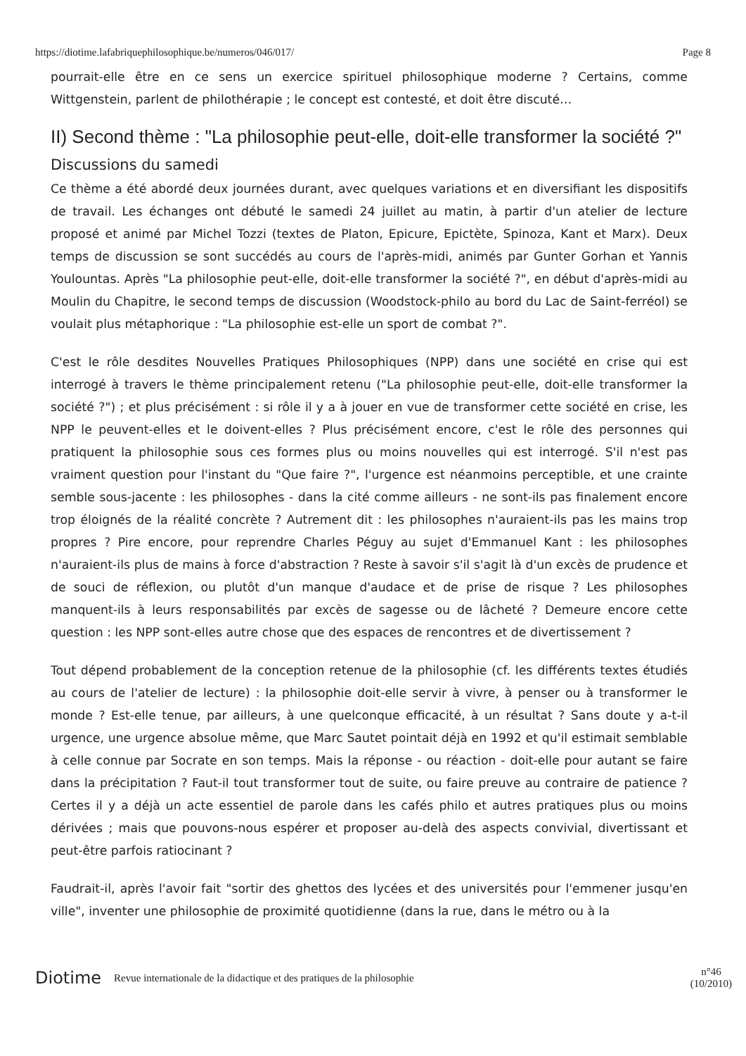https://diotime.lafabriquephilosophique.be/numeros/046/017/ Page 8
pourrait-elle être en ce sens un exercice spirituel philosophique moderne ? Certains, comme Wittgenstein, parlent de philothérapie ; le concept est contesté, et doit être discuté…
II) Second thème : "La philosophie peut-elle, doit-elle transformer la société ?"
Discussions du samedi
Ce thème a été abordé deux journées durant, avec quelques variations et en diversifiant les dispositifs de travail. Les échanges ont débuté le samedi 24 juillet au matin, à partir d'un atelier de lecture proposé et animé par Michel Tozzi (textes de Platon, Epicure, Epictète, Spinoza, Kant et Marx). Deux temps de discussion se sont succédés au cours de l'après-midi, animés par Gunter Gorhan et Yannis Youlountas. Après "La philosophie peut-elle, doit-elle transformer la société ?", en début d'après-midi au Moulin du Chapitre, le second temps de discussion (Woodstock-philo au bord du Lac de Saint-ferréol) se voulait plus métaphorique : "La philosophie est-elle un sport de combat ?".
C'est le rôle desdites Nouvelles Pratiques Philosophiques (NPP) dans une société en crise qui est interrogé à travers le thème principalement retenu ("La philosophie peut-elle, doit-elle transformer la société ?") ; et plus précisément : si rôle il y a à jouer en vue de transformer cette société en crise, les NPP le peuvent-elles et le doivent-elles ? Plus précisément encore, c'est le rôle des personnes qui pratiquent la philosophie sous ces formes plus ou moins nouvelles qui est interrogé. S'il n'est pas vraiment question pour l'instant du "Que faire ?", l'urgence est néanmoins perceptible, et une crainte semble sous-jacente : les philosophes - dans la cité comme ailleurs - ne sont-ils pas finalement encore trop éloignés de la réalité concrète ? Autrement dit : les philosophes n'auraient-ils pas les mains trop propres ? Pire encore, pour reprendre Charles Péguy au sujet d'Emmanuel Kant : les philosophes n'auraient-ils plus de mains à force d'abstraction ? Reste à savoir s'il s'agit là d'un excès de prudence et de souci de réflexion, ou plutôt d'un manque d'audace et de prise de risque ? Les philosophes manquent-ils à leurs responsabilités par excès de sagesse ou de lâcheté ? Demeure encore cette question : les NPP sont-elles autre chose que des espaces de rencontres et de divertissement ?
Tout dépend probablement de la conception retenue de la philosophie (cf. les différents textes étudiés au cours de l'atelier de lecture) : la philosophie doit-elle servir à vivre, à penser ou à transformer le monde ? Est-elle tenue, par ailleurs, à une quelconque efficacité, à un résultat ? Sans doute y a-t-il urgence, une urgence absolue même, que Marc Sautet pointait déjà en 1992 et qu'il estimait semblable à celle connue par Socrate en son temps. Mais la réponse - ou réaction - doit-elle pour autant se faire dans la précipitation ? Faut-il tout transformer tout de suite, ou faire preuve au contraire de patience ? Certes il y a déjà un acte essentiel de parole dans les cafés philo et autres pratiques plus ou moins dérivées ; mais que pouvons-nous espérer et proposer au-delà des aspects convivial, divertissant et peut-être parfois ratiocinant ?
Faudrait-il, après l'avoir fait "sortir des ghettos des lycées et des universités pour l'emmener jusqu'en ville", inventer une philosophie de proximité quotidienne (dans la rue, dans le métro ou à la
Diotime Revue internationale de la didactique et des pratiques de la philosophie n°46
(10/2010)